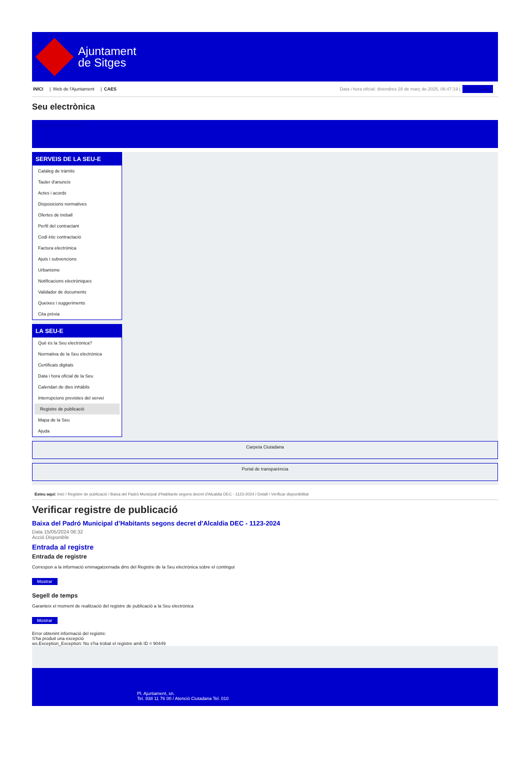Ajuntament
de Sitges
INICI | Web de l'Ajuntament | CAES
Data i hora oficial: divendres 28 de març de 2025, 06:47:19 | Sincronitza
Seu electrònica
Obtenir còpia autèntica
SERVEIS DE LA SEU-E
Catàleg de tràmits
Tauler d'anuncis
Actes i acords
Disposicions normatives
Ofertes de treball
Perfil del contractant
Codi ètic contractació
Factura electrònica
Ajuts i subvencions
Urbanisme
Notificacions electròniques
Validador de documents
Queixes i suggeriments
Cita prèvia
LA SEU-E
Què és la Seu electrònica?
Normativa de la Seu electrònica
Certificats digitals
Data i hora oficial de la Seu
Calendari de dies inhàbils
Interrupcions previstes del servei
Registre de publicació
Mapa de la Seu
Ajuda
Carpeta Ciutadana
Portal de transparència
Esteu aquí: Inici / Registre de publicació / Baixa del Padró Municipal d'Habitants segons decret d'Alcaldia DEC - 1123-2024 / Detall / Verificar disponibilitat
Verificar registre de publicació
Baixa del Padró Municipal d’Habitants segons decret d'Alcaldia DEC - 1123-2024
Data 15/05/2024 06:32
Acció Disponible
Entrada al registre
Entrada de registre
Correspon a la informació emmagatzemada dins del Registre de la Seu electrònica sobre el contingut
Mostrar
Segell de temps
Garanteix el moment de realització del registre de publicació a la Seu electrònica
Mostrar
Error obtenint informació del registre:
S'ha produit una excepció
ws.Exception_Exception: No s'ha trobat el registre amb ID = 90449
Pl. Ajuntament, sn.
Tel. 938 11 76 00 / Atenció Ciutadana Tel. 010